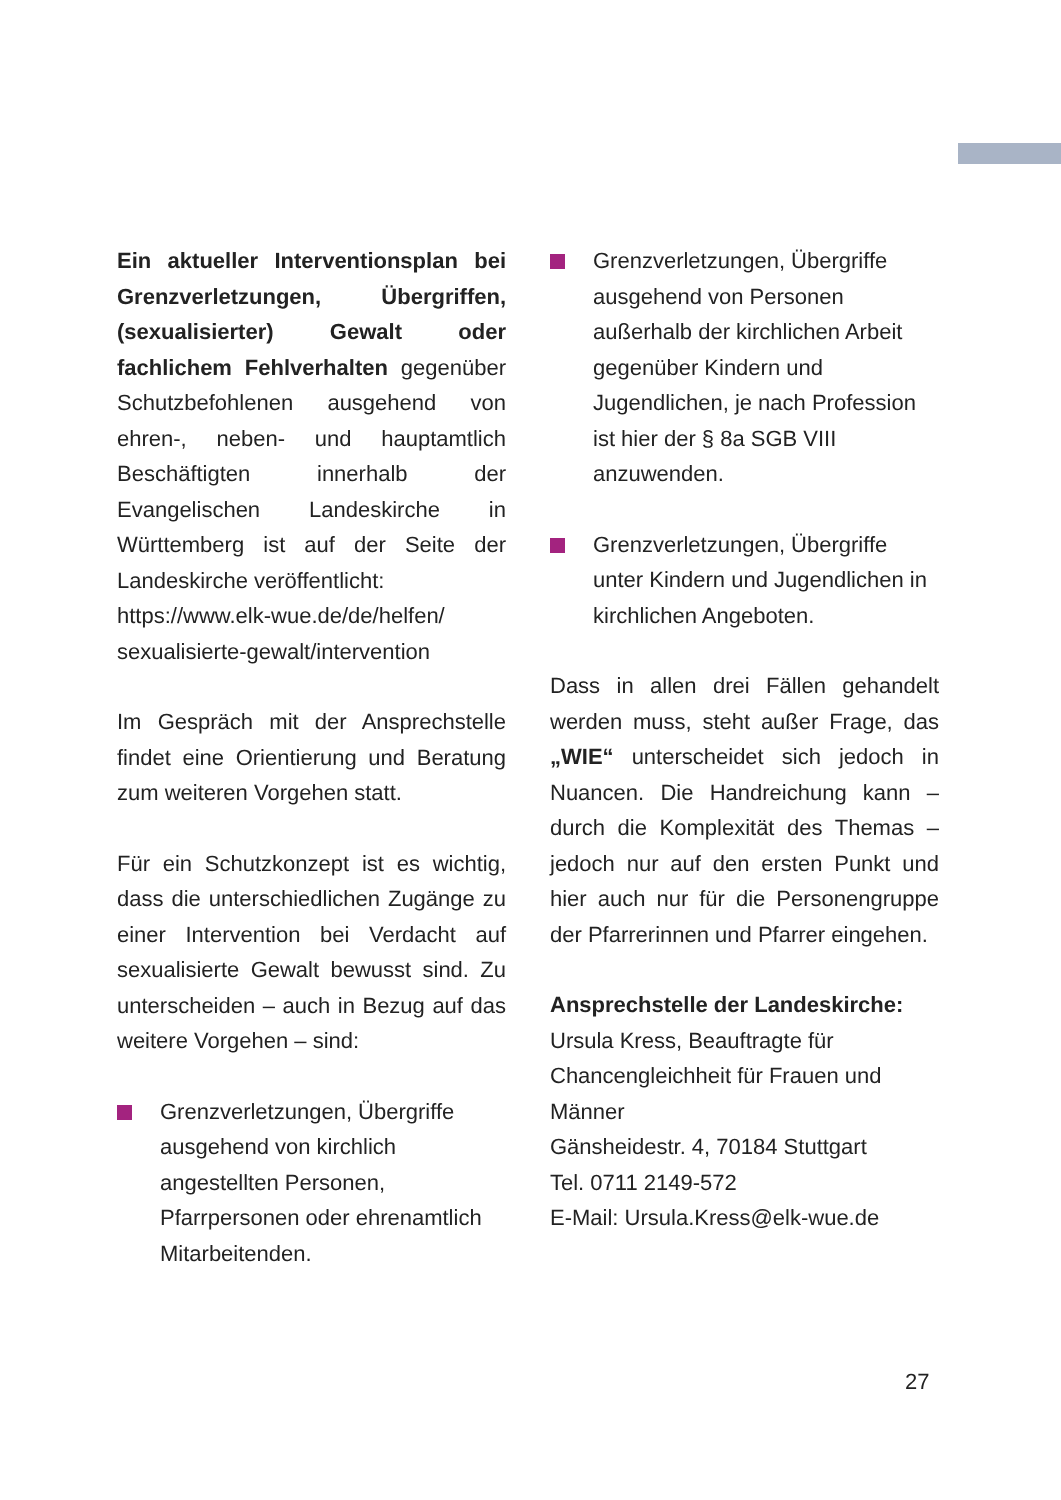Ein aktueller Interventionsplan bei Grenzverletzungen, Übergriffen, (sexualisierter) Gewalt oder fachlichem Fehlverhalten gegenüber Schutzbefohlenen ausgehend von ehren-, neben- und hauptamtlich Beschäftigten innerhalb der Evangelischen Landeskirche in Württemberg ist auf der Seite der Landeskirche veröffentlicht:
https://www.elk-wue.de/de/helfen/ sexualisierte-gewalt/intervention
Im Gespräch mit der Ansprechstelle findet eine Orientierung und Beratung zum weiteren Vorgehen statt.
Für ein Schutzkonzept ist es wichtig, dass die unterschiedlichen Zugänge zu einer Intervention bei Verdacht auf sexualisierte Gewalt bewusst sind. Zu unterscheiden – auch in Bezug auf das weitere Vorgehen – sind:
Grenzverletzungen, Übergriffe ausgehend von kirchlich angestellten Personen, Pfarrpersonen oder ehrenamtlich Mitarbeitenden.
Grenzverletzungen, Übergriffe ausgehend von Personen außerhalb der kirchlichen Arbeit gegenüber Kindern und Jugendlichen, je nach Profession ist hier der § 8a SGB VIII anzuwenden.
Grenzverletzungen, Übergriffe unter Kindern und Jugendlichen in kirchlichen Angeboten.
Dass in allen drei Fällen gehandelt werden muss, steht außer Frage, das „WIE“ unterscheidet sich jedoch in Nuancen. Die Handreichung kann – durch die Komplexität des Themas – jedoch nur auf den ersten Punkt und hier auch nur für die Personengruppe der Pfarrerinnen und Pfarrer eingehen.
Ansprechstelle der Landeskirche:
Ursula Kress, Beauftragte für Chancengleichheit für Frauen und Männer
Gänsheidestr. 4, 70184 Stuttgart
Tel. 0711 2149-572
E-Mail: Ursula.Kress@elk-wue.de
27